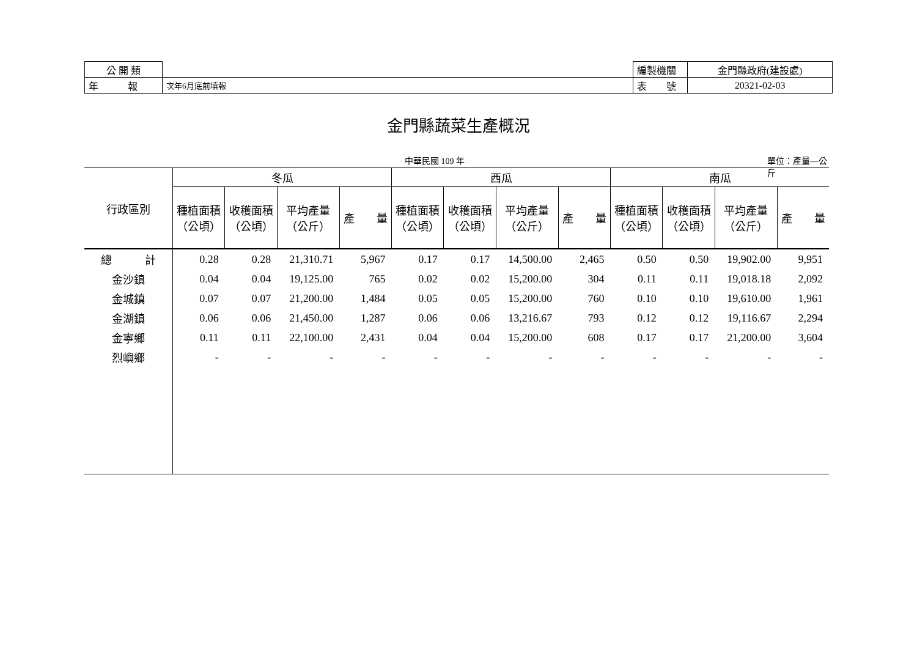| 公 開 類 | |
| 年 報 | 次年6月底前填報 |
| 編製機關 | 金門縣政府(建設處) |
| 表 號 | 20321-02-03 |
金門縣蔬菜生產概況
中華民國 109 年 單位：產量—公斤
| 行政區別 | 冬瓜 | | | | 西瓜 | | | | 南瓜 | | | |
| --- | --- | --- | --- | --- | --- | --- | --- | --- | --- | --- | --- | --- |
| | 種植面積 （公頃） | 收穫面積 （公頃） | 平均產量 （公斤） | 產 量 | 種植面積 （公頃） | 收穫面積 （公頃） | 平均產量 （公斤） | 產 量 | 種植面積 （公頃） | 收穫面積 （公頃） | 平均產量 （公斤） | 產 量 |
| 總 計 | 0.28 | 0.28 | 21,310.71 | 5,967 | 0.17 | 0.17 | 14,500.00 | 2,465 | 0.50 | 0.50 | 19,902.00 | 9,951 |
| 金沙鎮 | 0.04 | 0.04 | 19,125.00 | 765 | 0.02 | 0.02 | 15,200.00 | 304 | 0.11 | 0.11 | 19,018.18 | 2,092 |
| 金城鎮 | 0.07 | 0.07 | 21,200.00 | 1,484 | 0.05 | 0.05 | 15,200.00 | 760 | 0.10 | 0.10 | 19,610.00 | 1,961 |
| 金湖鎮 | 0.06 | 0.06 | 21,450.00 | 1,287 | 0.06 | 0.06 | 13,216.67 | 793 | 0.12 | 0.12 | 19,116.67 | 2,294 |
| 金寧鄉 | 0.11 | 0.11 | 22,100.00 | 2,431 | 0.04 | 0.04 | 15,200.00 | 608 | 0.17 | 0.17 | 21,200.00 | 3,604 |
| 烈嶼鄉 | - | - | - | - | - | - | - | - | - | - | - | - |